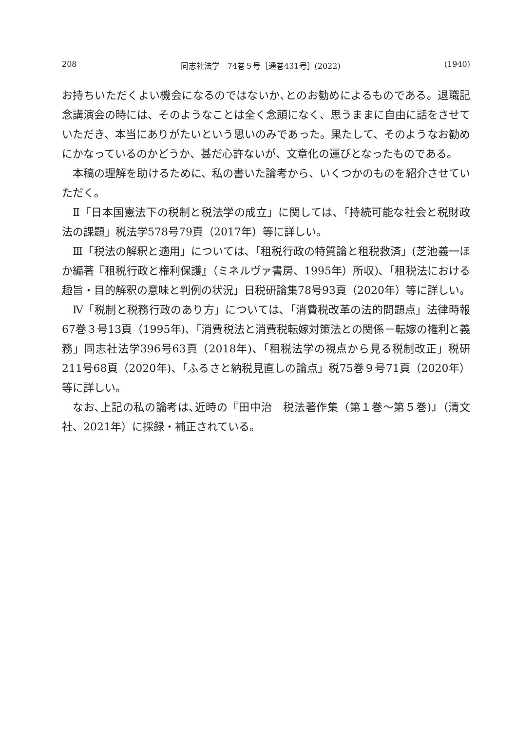208 同志社法学　74巻５号［通巻431号］(2022) (1940)
お持ちいただくよい機会になるのではないか､とのお勧めによるものである。退職記念講演会の時には、そのようなことは全く念頭になく、思うままに自由に話をさせていただき、本当にありがたいという思いのみであった。果たして、そのようなお勧めにかなっているのかどうか、甚だ心許ないが、文章化の運びとなったものである。
本稿の理解を助けるために、私の書いた論考から、いくつかのものを紹介させていただく。
Ⅱ「日本国憲法下の税制と税法学の成立」に関しては､「持続可能な社会と税財政法の課題」税法学578号79頁（2017年）等に詳しい。
Ⅲ「税法の解釈と適用」については､「租税行政の特質論と租税救済」(芝池義一ほか編著『租税行政と権利保護』（ミネルヴァ書房、1995年）所収)､「租税法における趣旨・目的解釈の意味と判例の状況」日税研論集78号93頁（2020年）等に詳しい。
Ⅳ「税制と税務行政のあり方」については､「消費税改革の法的問題点」法律時報67巻３号13頁（1995年)､「消費税法と消費税転嫁対策法との関係－転嫁の権利と義務」同志社法学396号63頁（2018年)､「租税法学の視点から見る税制改正」税研211号68頁（2020年)､「ふるさと納税見直しの論点」税75巻９号71頁（2020年）等に詳しい。
なお､上記の私の論考は､近時の『田中治　税法著作集（第１巻～第５巻)』（清文社、2021年）に採録・補正されている。